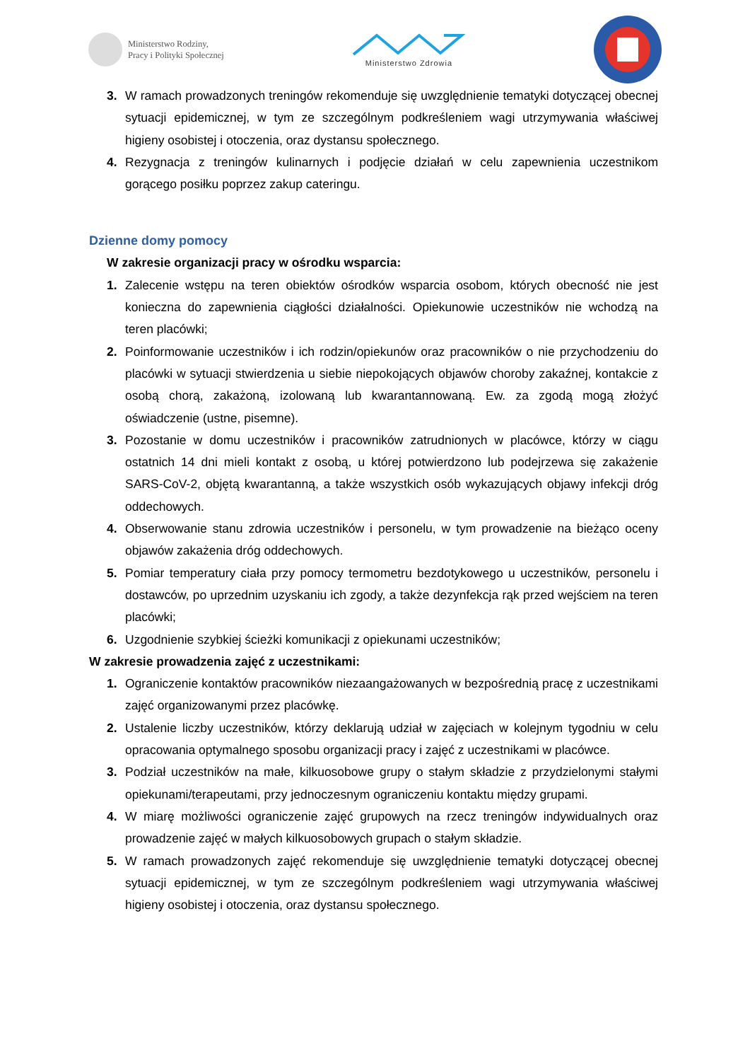Ministerstwo Rodziny,
Pracy i Polityki Społecznej
Ministerstwo Zdrowia
3. W ramach prowadzonych treningów rekomenduje się uwzględnienie tematyki dotyczącej obecnej sytuacji epidemicznej, w tym ze szczególnym podkreśleniem wagi utrzymywania właściwej higieny osobistej i otoczenia, oraz dystansu społecznego.
4. Rezygnacja z treningów kulinarnych i podjęcie działań w celu zapewnienia uczestnikom gorącego posiłku poprzez zakup cateringu.
Dzienne domy pomocy
W zakresie organizacji pracy w ośrodku wsparcia:
1. Zalecenie wstępu na teren obiektów ośrodków wsparcia osobom, których obecność nie jest konieczna do zapewnienia ciągłości działalności. Opiekunowie uczestników nie wchodzą na teren placówki;
2. Poinformowanie uczestników i ich rodzin/opiekunów oraz pracowników o nie przychodzeniu do placówki w sytuacji stwierdzenia u siebie niepokojących objawów choroby zakaźnej, kontakcie z osobą chorą, zakażoną, izolowaną lub kwarantannowaną. Ew. za zgodą mogą złożyć oświadczenie (ustne, pisemne).
3. Pozostanie w domu uczestników i pracowników zatrudnionych w placówce, którzy w ciągu ostatnich 14 dni mieli kontakt z osobą, u której potwierdzono lub podejrzewa się zakażenie SARS-CoV-2, objętą kwarantanną, a także wszystkich osób wykazujących objawy infekcji dróg oddechowych.
4. Obserwowanie stanu zdrowia uczestników i personelu, w tym prowadzenie na bieżąco oceny objawów zakażenia dróg oddechowych.
5. Pomiar temperatury ciała przy pomocy termometru bezdotykowego u uczestników, personelu i dostawców, po uprzednim uzyskaniu ich zgody, a także dezynfekcja rąk przed wejściem na teren placówki;
6. Uzgodnienie szybkiej ścieżki komunikacji z opiekunami uczestników;
W zakresie prowadzenia zajęć z uczestnikami:
1. Ograniczenie kontaktów pracowników niezaangażowanych w bezpośrednią pracę z uczestnikami zajęć organizowanymi przez placówkę.
2. Ustalenie liczby uczestników, którzy deklarują udział w zajęciach w kolejnym tygodniu w celu opracowania optymalnego sposobu organizacji pracy i zajęć z uczestnikami w placówce.
3. Podział uczestników na małe, kilkuosobowe grupy o stałym składzie z przydzielonymi stałymi opiekunami/terapeutami, przy jednoczesnym ograniczeniu kontaktu między grupami.
4. W miarę możliwości ograniczenie zajęć grupowych na rzecz treningów indywidualnych oraz prowadzenie zajęć w małych kilkuosobowych grupach o stałym składzie.
5. W ramach prowadzonych zajęć rekomenduje się uwzględnienie tematyki dotyczącej obecnej sytuacji epidemicznej, w tym ze szczególnym podkreśleniem wagi utrzymywania właściwej higieny osobistej i otoczenia, oraz dystansu społecznego.